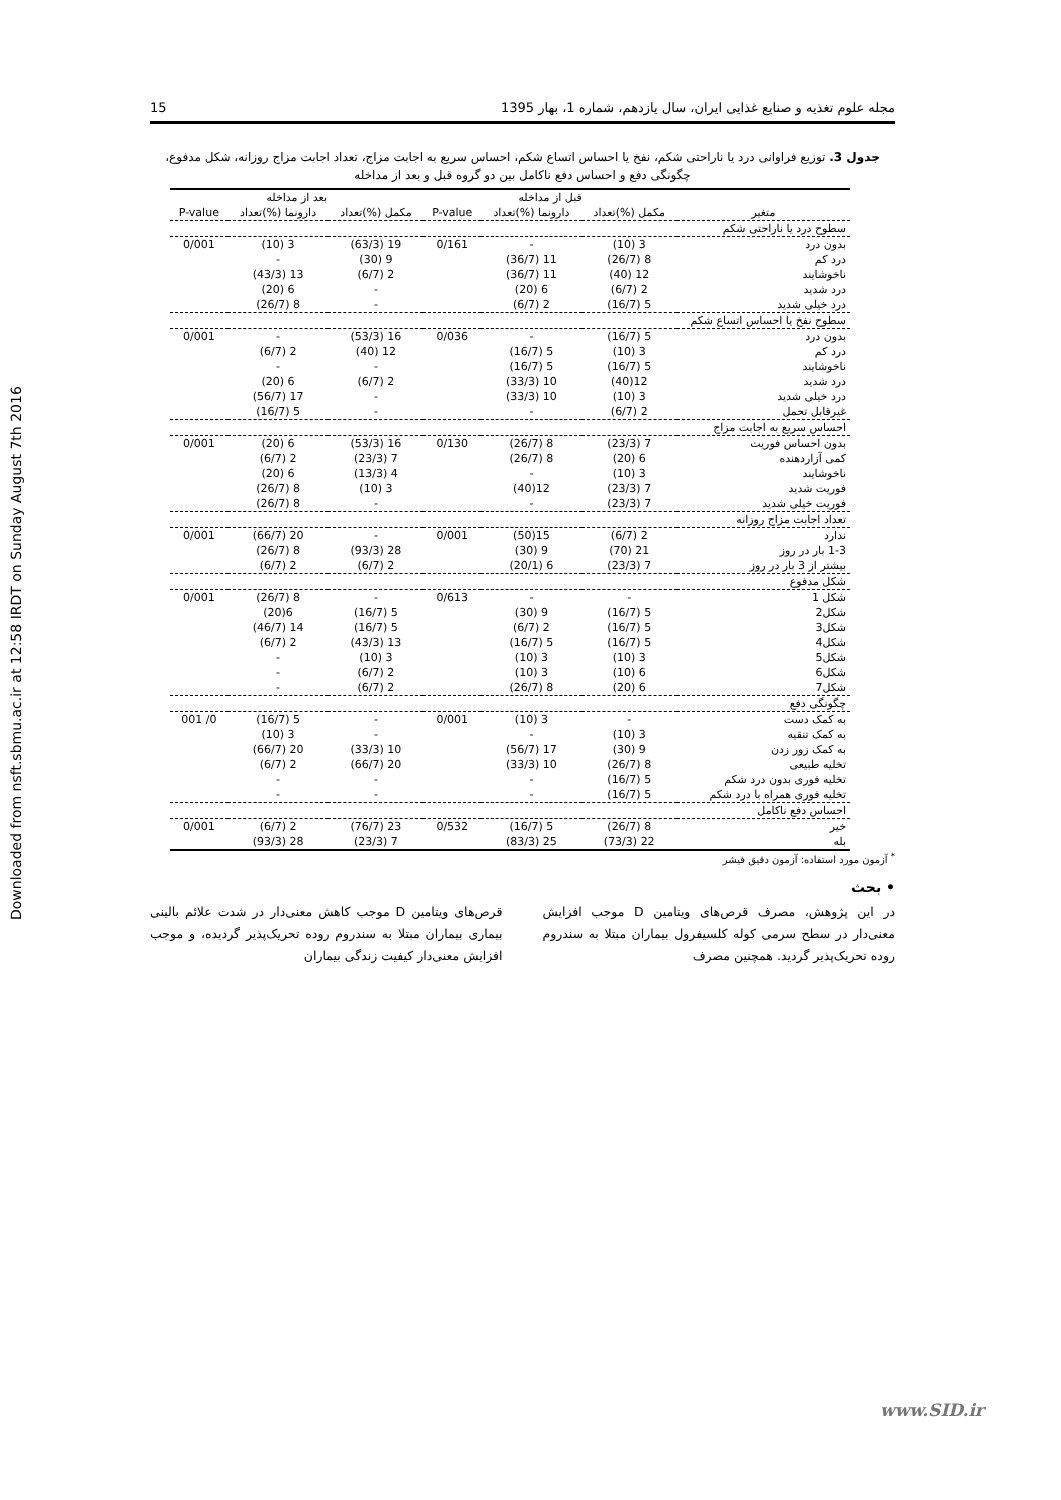مجله علوم تغذیه و صنایع غذایی ایران، سال یازدهم، شماره 1، بهار 1395 15
Downloaded from nsft.sbmu.ac.ir at 12:58 IRDT on Sunday August 7th 2016
جدول 3. توزیع فراوانی درد یا ناراحتی شکم، نفخ یا احساس اتساع شکم، احساس سریع به اجابت مزاج، تعداد اجابت مزاج روزانه، شکل مدفوع، چگونگی دفع و احساس دفع ناکامل بین دو گروه قبل و بعد از مداخله
| | قبل از مداخله | | | بعد از مداخله | | |
| --- | --- | --- | --- | --- | --- | --- |
| متغیر | مکمل (%)تعداد | دارونما (%)تعداد | P-value | مکمل (%)تعداد | دارونما (%)تعداد | P-value |
| سطوح درد یا ناراحتی شکم | | | | | | |
| بدون درد | 3 (10) | - | 0/161 | 19 (63/3) | 3 (10) | 0/001 |
| درد کم | 8 (26/7) | 11 (36/7) | | 9 (30) | - | |
| ناخوشایند | 12 (40) | 11 (36/7) | | 2 (6/7) | 13 (43/3) | |
| درد شدید | 2 (6/7) | 6 (20) | | - | 6 (20) | |
| درد خیلی شدید | 5 (16/7) | 2 (6/7) | | - | 8 (26/7) | |
| سطوح نفخ یا احساس اتساع شکم | | | | | | |
| بدون درد | 5 (16/7) | - | 0/036 | 16 (53/3) | - | 0/001 |
| درد کم | 3 (10) | 5 (16/7) | | 12 (40) | 2 (6/7) | |
| ناخوشایند | 5 (16/7) | 5 (16/7) | | - | - | |
| درد شدید | 12(40) | 10 (33/3) | | 2 (6/7) | 6 (20) | |
| درد خیلی شدید | 3 (10) | 10 (33/3) | | - | 17 (56/7) | |
| غیرقابل تحمل | 2 (6/7) | - | | - | 5 (16/7) | |
| احساس سریع به اجابت مزاج | | | | | | |
| بدون احساس فوریت | 7 (23/3) | 8 (26/7) | 0/130 | 16 (53/3) | 6 (20) | 0/001 |
| کمی آزاردهنده | 6 (20) | 8 (26/7) | | 7 (23/3) | 2 (6/7) | |
| ناخوشایند | 3 (10) | - | | 4 (13/3) | 6 (20) | |
| فوریت شدید | 7 (23/3) | 12(40) | | 3 (10) | 8 (26/7) | |
| فوریت خیلی شدید | 7 (23/3) | - | | - | 8 (26/7) | |
| تعداد اجابت مزاج روزانه | | | | | | |
| ندارد | 2 (6/7) | 15(50) | 0/001 | - | 20 (66/7) | 0/001 |
| 1-3 بار در روز | 21 (70) | 9 (30) | | 28 (93/3) | 8 (26/7) | |
| بیشتر از 3 بار در روز | 7 (23/3) | 6 (20/1) | | 2 (6/7) | 2 (6/7) | |
| شکل مدفوع | | | | | | |
| شکل 1 | - | - | 0/613 | - | 8 (26/7) | 0/001 |
| شکل2 | 5 (16/7) | 9 (30) | | 5 (16/7) | 6(20) | |
| شکل3 | 5 (16/7) | 2 (6/7) | | 5 (16/7) | 14 (46/7) | |
| شکل4 | 5 (16/7) | 5 (16/7) | | 13 (43/3) | 2 (6/7) | |
| شکل5 | 3 (10) | 3 (10) | | 3 (10) | - | |
| شکل6 | 6 (10) | 3 (10) | | 2 (6/7) | - | |
| شکل7 | 6 (20) | 8 (26/7) | | 2 (6/7) | - | |
| چگونگی دفع | | | | | | |
| به کمک دست | - | 3 (10) | 0/001 | - | 5 (16/7) | 0/ 001 |
| به کمک تنقیه | 3 (10) | - | | - | 3 (10) | |
| به کمک زور زدن | 9 (30) | 17 (56/7) | | 10 (33/3) | 20 (66/7) | |
| تخلیه طبیعی | 8 (26/7) | 10 (33/3) | | 20 (66/7) | 2 (6/7) | |
| تخلیه فوری بدون درد شکم | 5 (16/7) | - | | - | - | |
| تخلیه فوری همراه با درد شکم | 5 (16/7) | - | | - | - | |
| احساس دفع ناکامل | | | | | | |
| خیر | 8 (26/7) | 5 (16/7) | 0/532 | 23 (76/7) | 2 (6/7) | 0/001 |
| بله | 22 (73/3) | 25 (83/3) | | 7 (23/3) | 28 (93/3) | |
<sup>*</sup> آزمون مورد استفاده: آزمون دقیق فیشر
• بحث
در این پژوهش، مصرف قرص‌های ویتامین D موجب افزایش معنی‌دار در سطح سرمی کوله کلسیفرول بیماران مبتلا به سندروم روده تحریک‌پذیر گردید. همچنین مصرف
قرص‌های ویتامین D موجب کاهش معنی‌دار در شدت علائم بالینی بیماری بیماران مبتلا به سندروم روده تحریک‌پذیر گردیده، و موجب افزایش معنی‌دار کیفیت زندگی بیماران
www.SID.ir